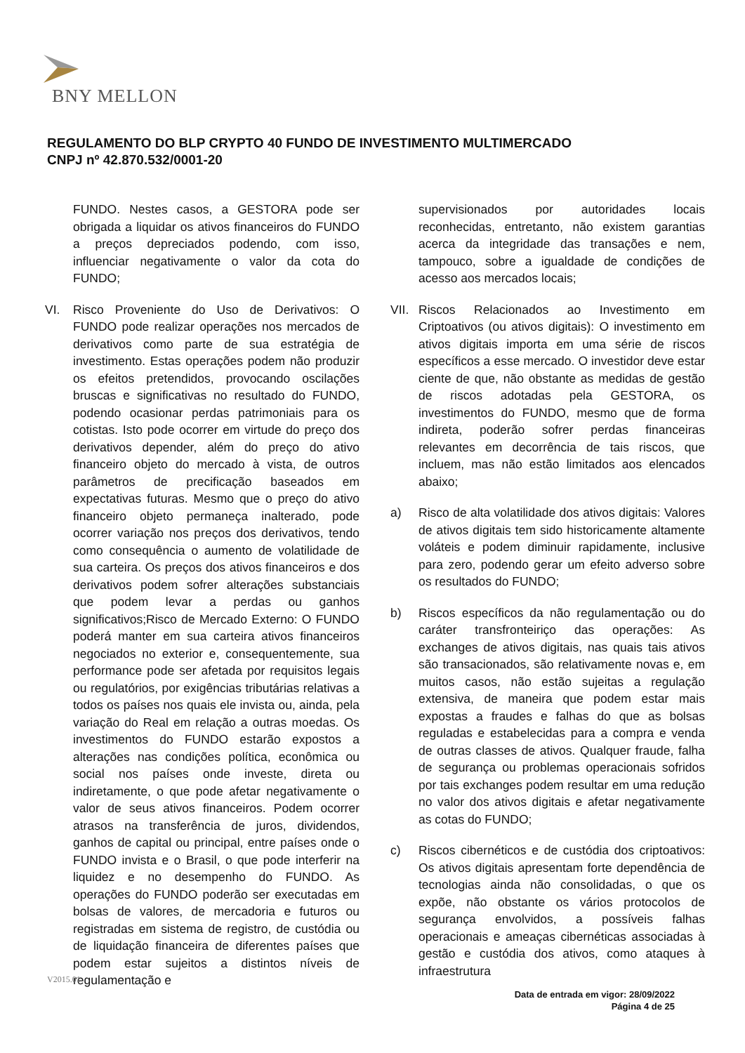BNY MELLON
REGULAMENTO DO BLP CRYPTO 40 FUNDO DE INVESTIMENTO MULTIMERCADO
CNPJ nº 42.870.532/0001-20
FUNDO. Nestes casos, a GESTORA pode ser obrigada a liquidar os ativos financeiros do FUNDO a preços depreciados podendo, com isso, influenciar negativamente o valor da cota do FUNDO;
VI. Risco Proveniente do Uso de Derivativos: O FUNDO pode realizar operações nos mercados de derivativos como parte de sua estratégia de investimento. Estas operações podem não produzir os efeitos pretendidos, provocando oscilações bruscas e significativas no resultado do FUNDO, podendo ocasionar perdas patrimoniais para os cotistas. Isto pode ocorrer em virtude do preço dos derivativos depender, além do preço do ativo financeiro objeto do mercado à vista, de outros parâmetros de precificação baseados em expectativas futuras. Mesmo que o preço do ativo financeiro objeto permaneça inalterado, pode ocorrer variação nos preços dos derivativos, tendo como consequência o aumento de volatilidade de sua carteira. Os preços dos ativos financeiros e dos derivativos podem sofrer alterações substanciais que podem levar a perdas ou ganhos significativos;Risco de Mercado Externo: O FUNDO poderá manter em sua carteira ativos financeiros negociados no exterior e, consequentemente, sua performance pode ser afetada por requisitos legais ou regulatórios, por exigências tributárias relativas a todos os países nos quais ele invista ou, ainda, pela variação do Real em relação a outras moedas. Os investimentos do FUNDO estarão expostos a alterações nas condições política, econômica ou social nos países onde investe, direta ou indiretamente, o que pode afetar negativamente o valor de seus ativos financeiros. Podem ocorrer atrasos na transferência de juros, dividendos, ganhos de capital ou principal, entre países onde o FUNDO invista e o Brasil, o que pode interferir na liquidez e no desempenho do FUNDO. As operações do FUNDO poderão ser executadas em bolsas de valores, de mercadoria e futuros ou registradas em sistema de registro, de custódia ou de liquidação financeira de diferentes países que podem estar sujeitos a distintos níveis de regulamentação e
supervisionados por autoridades locais reconhecidas, entretanto, não existem garantias acerca da integridade das transações e nem, tampouco, sobre a igualdade de condições de acesso aos mercados locais;
VII. Riscos Relacionados ao Investimento em Criptoativos (ou ativos digitais): O investimento em ativos digitais importa em uma série de riscos específicos a esse mercado. O investidor deve estar ciente de que, não obstante as medidas de gestão de riscos adotadas pela GESTORA, os investimentos do FUNDO, mesmo que de forma indireta, poderão sofrer perdas financeiras relevantes em decorrência de tais riscos, que incluem, mas não estão limitados aos elencados abaixo;
a) Risco de alta volatilidade dos ativos digitais: Valores de ativos digitais tem sido historicamente altamente voláteis e podem diminuir rapidamente, inclusive para zero, podendo gerar um efeito adverso sobre os resultados do FUNDO;
b) Riscos específicos da não regulamentação ou do caráter transfronteiriço das operações: As exchanges de ativos digitais, nas quais tais ativos são transacionados, são relativamente novas e, em muitos casos, não estão sujeitas a regulação extensiva, de maneira que podem estar mais expostas a fraudes e falhas do que as bolsas reguladas e estabelecidas para a compra e venda de outras classes de ativos. Qualquer fraude, falha de segurança ou problemas operacionais sofridos por tais exchanges podem resultar em uma redução no valor dos ativos digitais e afetar negativamente as cotas do FUNDO;
c) Riscos cibernéticos e de custódia dos criptoativos: Os ativos digitais apresentam forte dependência de tecnologias ainda não consolidadas, o que os expõe, não obstante os vários protocolos de segurança envolvidos, a possíveis falhas operacionais e ameaças cibernéticas associadas à gestão e custódia dos ativos, como ataques à infraestrutura
V2015.01
Data de entrada em vigor: 28/09/2022
Página 4 de 25